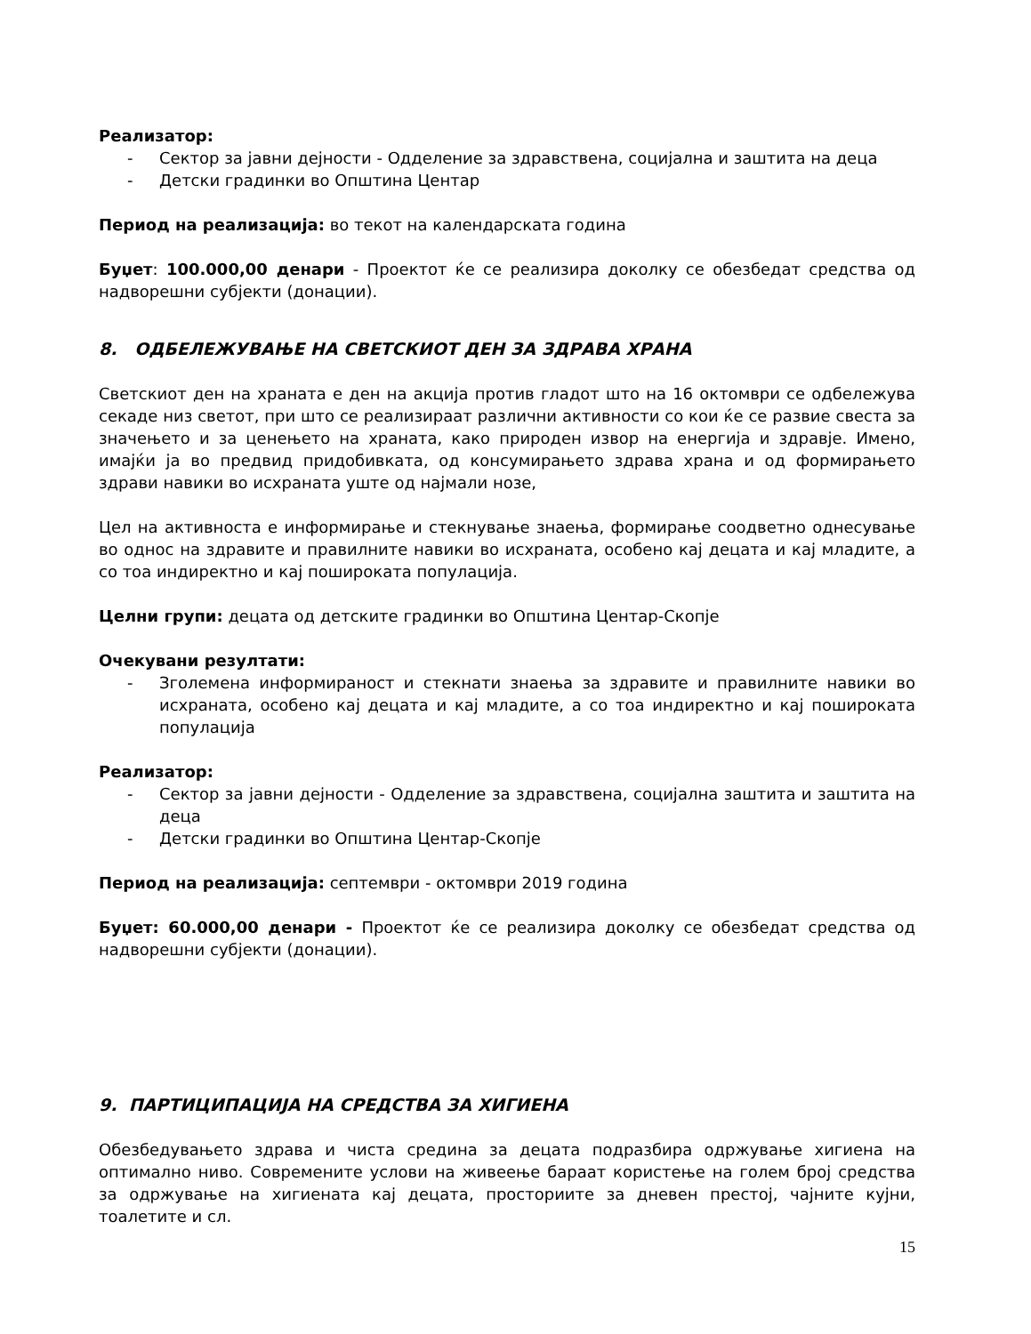Реализатор:
- Сектор за јавни дејности - Одделение за здравствена, социјална и заштита на деца
- Детски градинки во Општина Центар
Период на реализација: во текот на календарската година
Буџет: 100.000,00 денари - Проектот ќе се реализира доколку се обезбедат средства од надворешни субјекти (донации).
8. ОДБЕЛЕЖУВАЊЕ НА СВЕТСКИОТ ДЕН ЗА ЗДРАВА ХРАНА
Светскиот ден на храната е ден на акција против гладот што на 16 октомври се одбележува секаде низ светот, при што се реализираат различни активности со кои ќе се развие свеста за значењето и за ценењето на храната, како природен извор на енергија и здравје. Имено, имајќи ја во предвид придобивката, од консумирањето здрава храна и од формирањето здрави навики во исхраната уште од најмали нозе,
Цел на активноста е информирање и стекнување знаења, формирање соодветно однесување во однос на здравите и правилните навики во исхраната, особено кај децата и кај младите, а со тоа индиректно и кај поширoката популација.
Целни групи: децата од детските градинки во Општина Центар-Скопје
Очекувани резултати:
- Зголемена информираност и стекнати знаења за здравите и правилните навики во исхраната, особено кај децата и кај младите, а со тоа индиректно и кај поширoката популација
Реализатор:
- Сектор за јавни дејности - Одделение за здравствена, социјална заштита и заштита на деца
- Детски градинки во Општина Центар-Скопје
Период на реализација: септември - октомври 2019 година
Буџет: 60.000,00 денари - Проектот ќе се реализира доколку се обезбедат средства од надворешни субјекти (донации).
9. ПАРТИЦИПАЦИЈА НА СРЕДСТВА ЗА ХИГИЕНА
Обезбедувањето здрава и чиста средина за децата подразбира одржување хигиена на оптимално ниво. Современите услови на живеење бараат користење на голем број средства за одржување на хигиената кај децата, просториите за дневен престој, чајните кујни, тоалетите и сл.
15